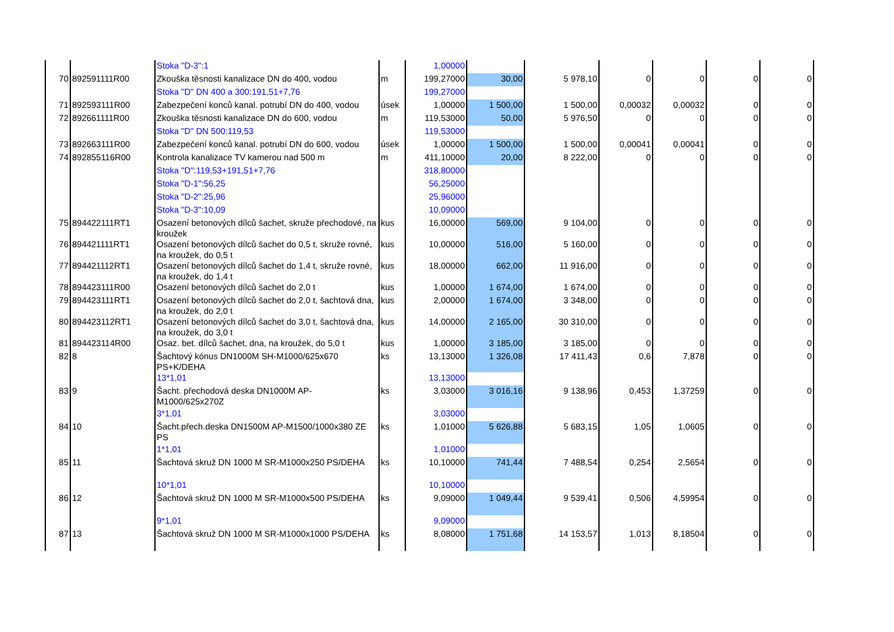| | | Stoka "D-3":1 | | 1,00000 | | | | | | |
| 70 | 892591111R00 | Zkouška těsnosti kanalizace DN do 400, vodou | m | 199,27000 | 30,00 | 5 978,10 | 0 | 0 | 0 | 0 |
| | | Stoka "D" DN 400 a 300:191,51+7,76 | | 199,27000 | | | | | | |
| 71 | 892593111R00 | Zabezpečení konců kanal. potrubí DN do 400, vodou | úsek | 1,00000 | 1 500,00 | 1 500,00 | 0,00032 | 0,00032 | 0 | 0 |
| 72 | 892661111R00 | Zkouška těsnosti kanalizace DN do 600, vodou | m | 119,53000 | 50,00 | 5 976,50 | 0 | 0 | 0 | 0 |
| | | Stoka "D" DN 500:119,53 | | 119,53000 | | | | | | |
| 73 | 892663111R00 | Zabezpečení konců kanal. potrubí DN do 600, vodou | úsek | 1,00000 | 1 500,00 | 1 500,00 | 0,00041 | 0,00041 | 0 | 0 |
| 74 | 892855116R00 | Kontrola kanalizace TV kamerou nad 500 m | m | 411,10000 | 20,00 | 8 222,00 | 0 | 0 | 0 | 0 |
| | | Stoka "D":119,53+191,51+7,76 | | 318,80000 | | | | | | |
| | | Stoka "D-1":56,25 | | 56,25000 | | | | | | |
| | | Stoka "D-2":25,96 | | 25,96000 | | | | | | |
| | | Stoka "D-3":10,09 | | 10,09000 | | | | | | |
| 75 | 894422111RT1 | Osazení betonových dílců šachet, skruže přechodové, na kroužek | kus | 16,00000 | 569,00 | 9 104,00 | 0 | 0 | 0 | 0 |
| 76 | 894421111RT1 | Osazení betonových dílců šachet do 0,5 t, skruže rovné, na kroužek, do 0,5 t | kus | 10,00000 | 516,00 | 5 160,00 | 0 | 0 | 0 | 0 |
| 77 | 894421112RT1 | Osazení betonových dílců šachet do 1,4 t, skruže rovné, na kroužek, do 1,4 t | kus | 18,00000 | 662,00 | 11 916,00 | 0 | 0 | 0 | 0 |
| 78 | 894423111R00 | Osazení betonových dílců šachet do 2,0 t | kus | 1,00000 | 1 674,00 | 1 674,00 | 0 | 0 | 0 | 0 |
| 79 | 894423111RT1 | Osazení betonových dílců šachet do 2,0 t, šachtová dna, na kroužek, do 2,0 t | kus | 2,00000 | 1 674,00 | 3 348,00 | 0 | 0 | 0 | 0 |
| 80 | 894423112RT1 | Osazení betonových dílců šachet do 3,0 t, šachtová dna, na kroužek, do 3,0 t | kus | 14,00000 | 2 165,00 | 30 310,00 | 0 | 0 | 0 | 0 |
| 81 | 894423114R00 | Osaz. bet. dílců šachet, dna, na kroužek, do 5,0 t | kus | 1,00000 | 3 185,00 | 3 185,00 | 0 | 0 | 0 | 0 |
| 82 | 8 | Šachtový kónus DN1000M SH-M1000/625x670 PS+K/DEHA | ks | 13,13000 | 1 326,08 | 17 411,43 | 0,6 | 7,878 | 0 | 0 |
| | | 13*1,01 | | 13,13000 | | | | | | |
| 83 | 9 | Šacht. přechodová deska DN1000M AP-M1000/625x270Z | ks | 3,03000 | 3 016,16 | 9 138,96 | 0,453 | 1,37259 | 0 | 0 |
| | | 3*1,01 | | 3,03000 | | | | | | |
| 84 | 10 | Šacht.přech.deska DN1500M AP-M1500/1000x380 ZE PS | ks | 1,01000 | 5 626,88 | 5 683,15 | 1,05 | 1,0605 | 0 | 0 |
| | | 1*1,01 | | 1,01000 | | | | | | |
| 85 | 11 | Šachtová skruž DN 1000 M SR-M1000x250 PS/DEHA | ks | 10,10000 | 741,44 | 7 488,54 | 0,254 | 2,5654 | 0 | 0 |
| | | 10*1,01 | | 10,10000 | | | | | | |
| 86 | 12 | Šachtová skruž DN 1000 M SR-M1000x500 PS/DEHA | ks | 9,09000 | 1 049,44 | 9 539,41 | 0,506 | 4,59954 | 0 | 0 |
| | | 9*1,01 | | 9,09000 | | | | | | |
| 87 | 13 | Šachtová skruž DN 1000 M SR-M1000x1000 PS/DEHA | ks | 8,08000 | 1 751,68 | 14 153,57 | 1,013 | 8,18504 | 0 | 0 |